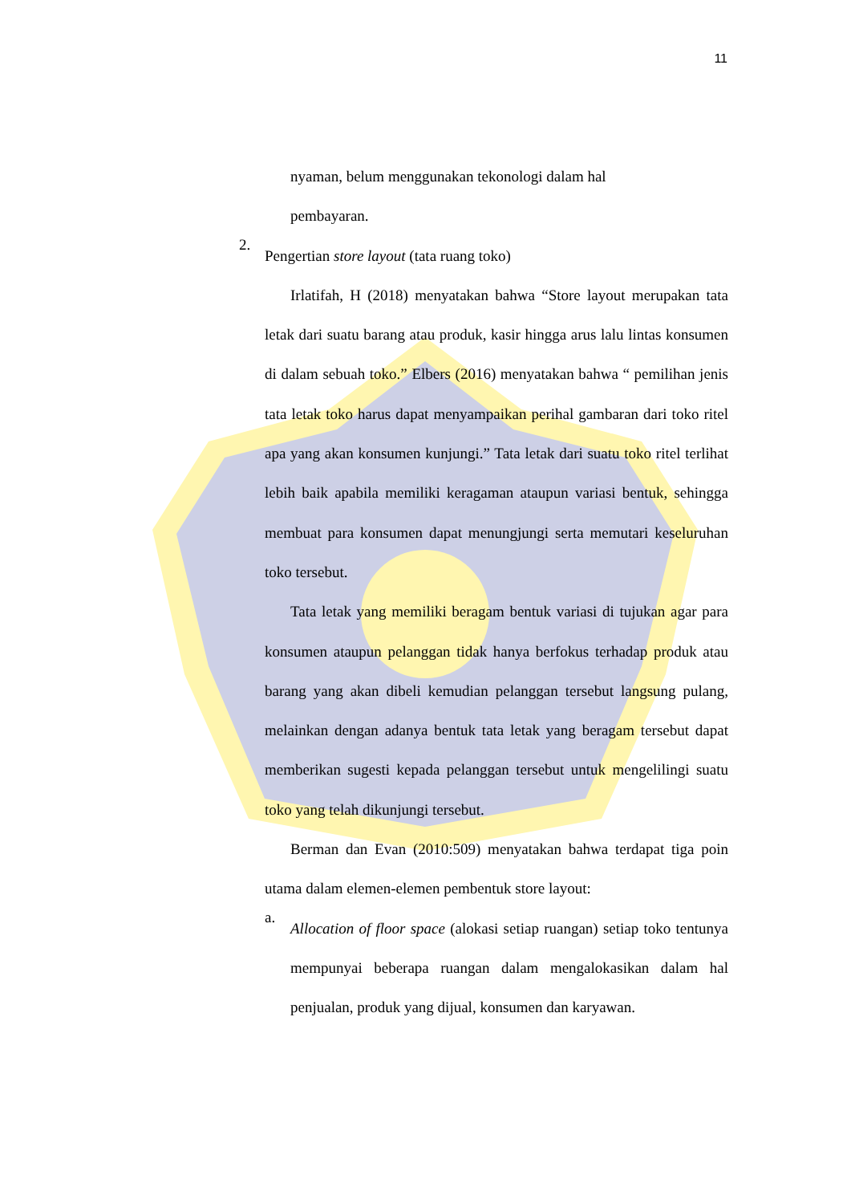11
nyaman, belum menggunakan tekonologi dalam hal
pembayaran.
2.
Pengertian store layout (tata ruang toko)
Irlatifah, H (2018) menyatakan bahwa “Store layout merupakan tata letak dari suatu barang atau produk, kasir hingga arus lalu lintas konsumen di dalam sebuah toko.” Elbers (2016) menyatakan bahwa “ pemilihan jenis tata letak toko harus dapat menyampaikan perihal gambaran dari toko ritel apa yang akan konsumen kunjungi.” Tata letak dari suatu toko ritel terlihat lebih baik apabila memiliki keragaman ataupun variasi bentuk, sehingga membuat para konsumen dapat menungjungi serta memutari keseluruhan toko tersebut.
Tata letak yang memiliki beragam bentuk variasi di tujukan agar para konsumen ataupun pelanggan tidak hanya berfokus terhadap produk atau barang yang akan dibeli kemudian pelanggan tersebut langsung pulang, melainkan dengan adanya bentuk tata letak yang beragam tersebut dapat memberikan sugesti kepada pelanggan tersebut untuk mengelilingi suatu toko yang telah dikunjungi tersebut.
Berman dan Evan (2010:509) menyatakan bahwa terdapat tiga poin utama dalam elemen-elemen pembentuk store layout:
a.
Allocation of floor space (alokasi setiap ruangan) setiap toko tentunya mempunyai beberapa ruangan dalam mengalokasikan dalam hal penjualan, produk yang dijual, konsumen dan karyawan.